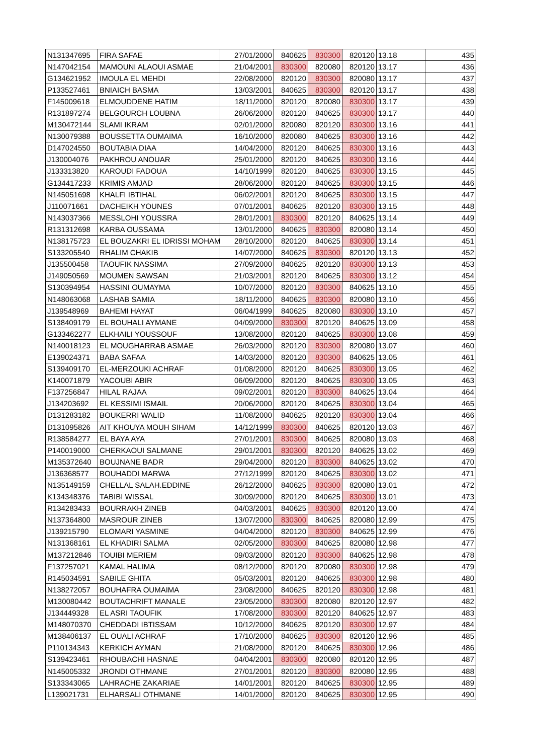| N131347695 | FIRA SAFAE | 27/01/2000 | 840625 | 830300 | 820120 | 13.18 | 435 |
| N147042154 | MAMOUNI ALAOUI ASMAE | 21/04/2001 | 830300 | 820080 | 820120 | 13.17 | 436 |
| G134621952 | IMOULA EL MEHDI | 22/08/2000 | 820120 | 830300 | 820080 | 13.17 | 437 |
| P133527461 | BNIAICH BASMA | 13/03/2001 | 840625 | 830300 | 820120 | 13.17 | 438 |
| F145009618 | ELMOUDDENE HATIM | 18/11/2000 | 820120 | 820080 | 830300 | 13.17 | 439 |
| R131897274 | BELGOURCH LOUBNA | 26/06/2000 | 820120 | 840625 | 830300 | 13.17 | 440 |
| M130472144 | SLAMI IKRAM | 02/01/2000 | 820080 | 820120 | 830300 | 13.16 | 441 |
| N130079388 | BOUSSETTA OUMAIMA | 16/10/2000 | 820080 | 840625 | 830300 | 13.16 | 442 |
| D147024550 | BOUTABIA DIAA | 14/04/2000 | 820120 | 840625 | 830300 | 13.16 | 443 |
| J130004076 | PAKHROU ANOUAR | 25/01/2000 | 820120 | 840625 | 830300 | 13.16 | 444 |
| J133313820 | KAROUDI FADOUA | 14/10/1999 | 820120 | 840625 | 830300 | 13.15 | 445 |
| G134417233 | KRIMIS AMJAD | 28/06/2000 | 820120 | 840625 | 830300 | 13.15 | 446 |
| N145051698 | KHALFI IBTIHAL | 06/02/2001 | 820120 | 840625 | 830300 | 13.15 | 447 |
| J110071661 | DACHEIKH YOUNES | 07/01/2001 | 840625 | 820120 | 830300 | 13.15 | 448 |
| N143037366 | MESSLOHI YOUSSRA | 28/01/2001 | 830300 | 820120 | 840625 | 13.14 | 449 |
| R131312698 | KARBA OUSSAMA | 13/01/2000 | 840625 | 830300 | 820080 | 13.14 | 450 |
| N138175723 | EL BOUZAKRI EL IDRISSI MOHAM | 28/10/2000 | 820120 | 840625 | 830300 | 13.14 | 451 |
| S133205540 | RHALIM CHAKIB | 14/07/2000 | 840625 | 830300 | 820120 | 13.13 | 452 |
| J135500458 | TAOUFIK NASSIMA | 27/09/2000 | 840625 | 820120 | 830300 | 13.13 | 453 |
| J149050569 | MOUMEN SAWSAN | 21/03/2001 | 820120 | 840625 | 830300 | 13.12 | 454 |
| S130394954 | HASSINI OUMAYMA | 10/07/2000 | 820120 | 830300 | 840625 | 13.10 | 455 |
| N148063068 | LASHAB SAMIA | 18/11/2000 | 840625 | 830300 | 820080 | 13.10 | 456 |
| J139548969 | BAHEMI HAYAT | 06/04/1999 | 840625 | 820080 | 830300 | 13.10 | 457 |
| S138409179 | EL BOUHALI AYMANE | 04/09/2000 | 830300 | 820120 | 840625 | 13.09 | 458 |
| G133462277 | ELKHAILI YOUSSOUF | 13/08/2000 | 820120 | 840625 | 830300 | 13.08 | 459 |
| N140018123 | EL MOUGHARRAB ASMAE | 26/03/2000 | 820120 | 830300 | 820080 | 13.07 | 460 |
| E139024371 | BABA SAFAA | 14/03/2000 | 820120 | 830300 | 840625 | 13.05 | 461 |
| S139409170 | EL-MERZOUKI ACHRAF | 01/08/2000 | 820120 | 840625 | 830300 | 13.05 | 462 |
| K140071879 | YACOUBI ABIR | 06/09/2000 | 820120 | 840625 | 830300 | 13.05 | 463 |
| F137256847 | HILAL RAJAA | 09/02/2001 | 820120 | 830300 | 840625 | 13.04 | 464 |
| J134203692 | EL KESSIMI ISMAIL | 20/06/2000 | 820120 | 840625 | 830300 | 13.04 | 465 |
| D131283182 | BOUKERRI WALID | 11/08/2000 | 840625 | 820120 | 830300 | 13.04 | 466 |
| D131095826 | AIT KHOUYA MOUH SIHAM | 14/12/1999 | 830300 | 840625 | 820120 | 13.03 | 467 |
| R138584277 | EL BAYA AYA | 27/01/2001 | 830300 | 840625 | 820080 | 13.03 | 468 |
| P140019000 | CHERKAOUI SALMANE | 29/01/2001 | 830300 | 820120 | 840625 | 13.02 | 469 |
| M135372640 | BOUJNANE BADR | 29/04/2000 | 820120 | 830300 | 840625 | 13.02 | 470 |
| J136368577 | BOUHADDI MARWA | 27/12/1999 | 820120 | 840625 | 830300 | 13.02 | 471 |
| N135149159 | CHELLAL SALAH.EDDINE | 26/12/2000 | 840625 | 830300 | 820080 | 13.01 | 472 |
| K134348376 | TABIBI WISSAL | 30/09/2000 | 820120 | 840625 | 830300 | 13.01 | 473 |
| R134283433 | BOURRAKH ZINEB | 04/03/2001 | 840625 | 830300 | 820120 | 13.00 | 474 |
| N137364800 | MASROUR ZINEB | 13/07/2000 | 830300 | 840625 | 820080 | 12.99 | 475 |
| J139215790 | ELOMARI YASMINE | 04/04/2000 | 820120 | 830300 | 840625 | 12.99 | 476 |
| N131368161 | EL KHADIRI SALMA | 02/05/2000 | 830300 | 840625 | 820080 | 12.98 | 477 |
| M137212846 | TOUIBI MERIEM | 09/03/2000 | 820120 | 830300 | 840625 | 12.98 | 478 |
| F137257021 | KAMAL HALIMA | 08/12/2000 | 820120 | 820080 | 830300 | 12.98 | 479 |
| R145034591 | SABILE GHITA | 05/03/2001 | 820120 | 840625 | 830300 | 12.98 | 480 |
| N138272057 | BOUHAFRA OUMAIMA | 23/08/2000 | 840625 | 820120 | 830300 | 12.98 | 481 |
| M130080442 | BOUTACHRIFT MANALE | 23/05/2000 | 830300 | 820080 | 820120 | 12.97 | 482 |
| J134449328 | EL ASRI TAOUFIK | 17/08/2000 | 830300 | 820120 | 840625 | 12.97 | 483 |
| M148070370 | CHEDDADI IBTISSAM | 10/12/2000 | 840625 | 820120 | 830300 | 12.97 | 484 |
| M138406137 | EL OUALI ACHRAF | 17/10/2000 | 840625 | 830300 | 820120 | 12.96 | 485 |
| P110134343 | KERKICH AYMAN | 21/08/2000 | 820120 | 840625 | 830300 | 12.96 | 486 |
| S139423461 | RHOUBACHI HASNAE | 04/04/2001 | 830300 | 820080 | 820120 | 12.95 | 487 |
| N145005332 | JRONDI OTHMANE | 27/01/2001 | 820120 | 830300 | 820080 | 12.95 | 488 |
| S133343065 | LAHRACHE ZAKARIAE | 14/01/2001 | 820120 | 840625 | 830300 | 12.95 | 489 |
| L139021731 | ELHARSALI OTHMANE | 14/01/2000 | 820120 | 840625 | 830300 | 12.95 | 490 |